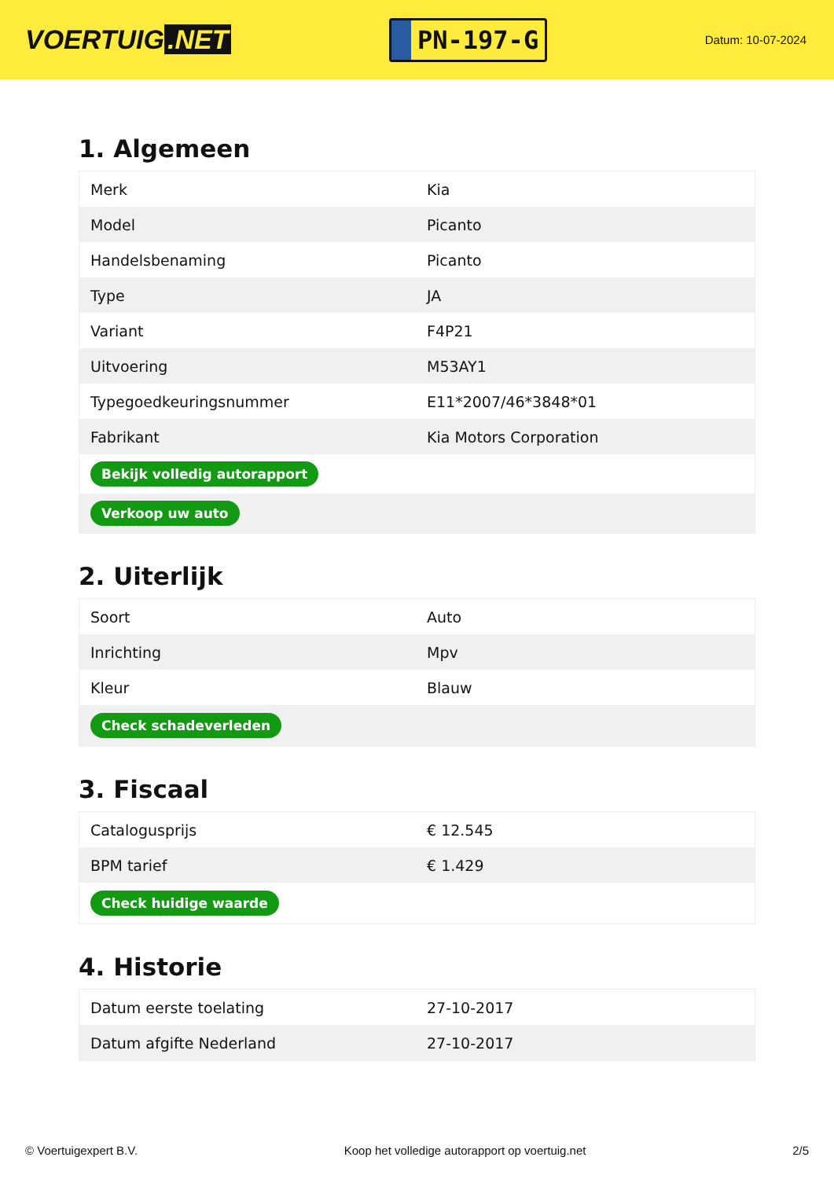VOERTUIG.NET
PN-197-G
Datum: 10-07-2024
1. Algemeen
| Merk | Kia |
| Model | Picanto |
| Handelsbenaming | Picanto |
| Type | JA |
| Variant | F4P21 |
| Uitvoering | M53AY1 |
| Typegoedkeuringsnummer | E11*2007/46*3848*01 |
| Fabrikant | Kia Motors Corporation |
| Bekijk volledig autorapport | |
| Verkoop uw auto | |
2. Uiterlijk
| Soort | Auto |
| Inrichting | Mpv |
| Kleur | Blauw |
| Check schadeverleden | |
3. Fiscaal
| Catalogusprijs | € 12.545 |
| BPM tarief | € 1.429 |
| Check huidige waarde | |
4. Historie
| Datum eerste toelating | 27-10-2017 |
| Datum afgifte Nederland | 27-10-2017 |
© Voertuigexpert B.V. Koop het volledige autorapport op voertuig.net 2/5